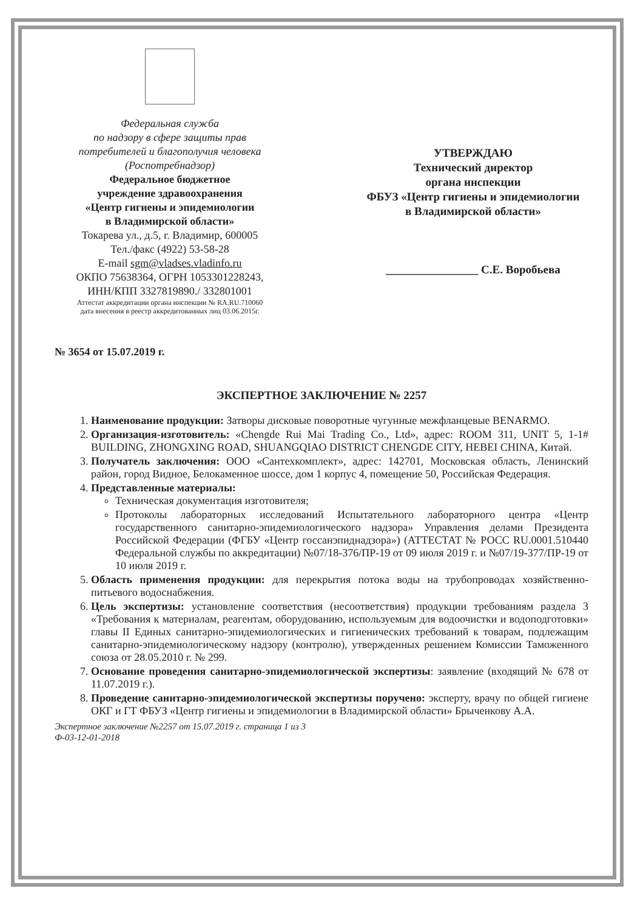Федеральная служба
по надзору в сфере защиты прав
потребителей и благополучия человека
(Роспотребнадзор)
Федеральное бюджетное
учреждение здравоохранения
«Центр гигиены и эпидемиологии
в Владимирской области»
Токарева ул., д.5, г. Владимир, 600005
Тел./факс (4922) 53-58-28
E-mail sgm@vladses.vladinfo.ru
ОКПО 75638364, ОГРН 1053301228243,
ИНН/КПП 3327819890./ 332801001
Аттестат аккредитации органа инспекции № RA.RU.710060
дата внесения в реестр аккредитованных лиц 03.06.2015г.
УТВЕРЖДАЮ
Технический директор
органа инспекции
ФБУЗ «Центр гигиены и эпидемиологии
в Владимирской области»
________________ С.Е. Воробьева
№ 3654 от 15.07.2019 г.
ЭКСПЕРТНОЕ ЗАКЛЮЧЕНИЕ № 2257
1. Наименование продукции: Затворы дисковые поворотные чугунные межфланцевые BENARMO.
2. Организация-изготовитель: «Chengde Rui Mai Trading Co., Ltd», адрес: ROOM 311, UNIT 5, 1-1# BUILDING, ZHONGXING ROAD, SHUANGQIAO DISTRICT CHENGDE CITY, HEBEI CHINA, Китай.
3. Получатель заключения: ООО «Сантехкомплект», адрес: 142701, Московская область, Ленинский район, город Видное, Белокаменное шоссе, дом 1 корпус 4, помещение 50, Российская Федерация.
4. Представленные материалы:
Техническая документация изготовителя;
Протоколы лабораторных исследований Испытательного лабораторного центра «Центр государственного санитарно-эпидемиологического надзора» Управления делами Президента Российской Федерации (ФГБУ «Центр госсанэпиднадзора») (АТТЕСТАТ № РОСС RU.0001.510440 Федеральной службы по аккредитации) №07/18-376/ПР-19 от 09 июля 2019 г. и №07/19-377/ПР-19 от 10 июля 2019 г.
5. Область применения продукции: для перекрытия потока воды на трубопроводах хозяйственно-питьевого водоснабжения.
6. Цель экспертизы: установление соответствия (несоответствия) продукции требованиям раздела 3 «Требования к материалам, реагентам, оборудованию, используемым для водоочистки и водоподготовки» главы II Единых санитарно-эпидемиологических и гигиенических требований к товарам, подлежащим санитарно-эпидемиологическому надзору (контролю), утвержденных решением Комиссии Таможенного союза от 28.05.2010 г. № 299.
7. Основание проведения санитарно-эпидемиологической экспертизы: заявление (входящий № 678 от 11.07.2019 г.).
8. Проведение санитарно-эпидемиологической экспертизы поручено: эксперту, врачу по общей гигиене ОКГ и ГТ ФБУЗ «Центр гигиены и эпидемиологии в Владимирской области» Брыченкову А.А.
Экспертное заключение №2257 от 15.07.2019 г. страница 1 из 3
Ф-03-12-01-2018